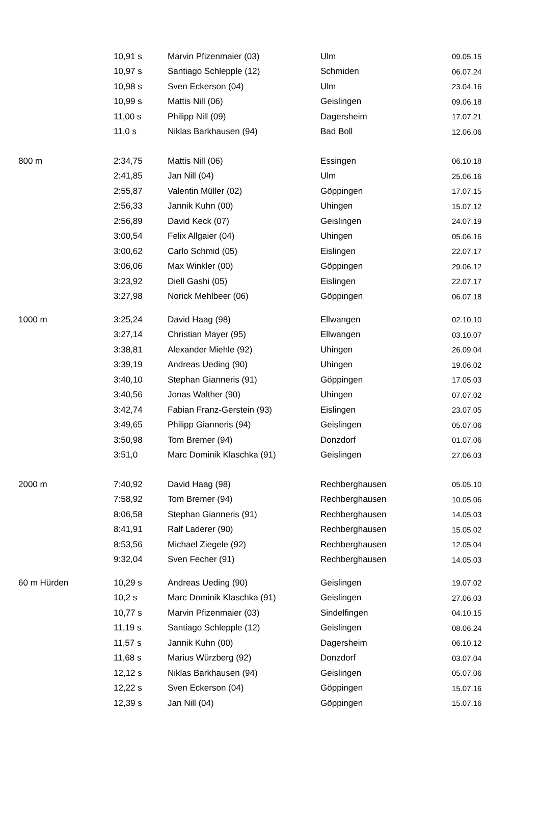| | 10,91 s | Marvin Pfizenmaier (03) | Ulm | 09.05.15 |
| | 10,97 s | Santiago Schlepple (12) | Schmiden | 06.07.24 |
| | 10,98 s | Sven Eckerson (04) | Ulm | 23.04.16 |
| | 10,99 s | Mattis Nill (06) | Geislingen | 09.06.18 |
| | 11,00 s | Philipp Nill (09) | Dagersheim | 17.07.21 |
| | 11,0 s | Niklas Barkhausen (94) | Bad Boll | 12.06.06 |
| 800 m | 2:34,75 | Mattis Nill (06) | Essingen | 06.10.18 |
| | 2:41,85 | Jan Nill (04) | Ulm | 25.06.16 |
| | 2:55,87 | Valentin Müller (02) | Göppingen | 17.07.15 |
| | 2:56,33 | Jannik Kuhn (00) | Uhingen | 15.07.12 |
| | 2:56,89 | David Keck (07) | Geislingen | 24.07.19 |
| | 3:00,54 | Felix Allgaier (04) | Uhingen | 05.06.16 |
| | 3:00,62 | Carlo Schmid (05) | Eislingen | 22.07.17 |
| | 3:06,06 | Max Winkler (00) | Göppingen | 29.06.12 |
| | 3:23,92 | Diell Gashi (05) | Eislingen | 22.07.17 |
| | 3:27,98 | Norick Mehlbeer (06) | Göppingen | 06.07.18 |
| 1000 m | 3:25,24 | David Haag (98) | Ellwangen | 02.10.10 |
| | 3:27,14 | Christian Mayer (95) | Ellwangen | 03.10.07 |
| | 3:38,81 | Alexander Miehle (92) | Uhingen | 26.09.04 |
| | 3:39,19 | Andreas Ueding (90) | Uhingen | 19.06.02 |
| | 3:40,10 | Stephan Gianneris (91) | Göppingen | 17.05.03 |
| | 3:40,56 | Jonas Walther (90) | Uhingen | 07.07.02 |
| | 3:42,74 | Fabian Franz-Gerstein (93) | Eislingen | 23.07.05 |
| | 3:49,65 | Philipp Gianneris (94) | Geislingen | 05.07.06 |
| | 3:50,98 | Tom Bremer (94) | Donzdorf | 01.07.06 |
| | 3:51,0 | Marc Dominik Klaschka (91) | Geislingen | 27.06.03 |
| 2000 m | 7:40,92 | David Haag (98) | Rechberghausen | 05.05.10 |
| | 7:58,92 | Tom Bremer (94) | Rechberghausen | 10.05.06 |
| | 8:06,58 | Stephan Gianneris (91) | Rechberghausen | 14.05.03 |
| | 8:41,91 | Ralf Laderer (90) | Rechberghausen | 15.05.02 |
| | 8:53,56 | Michael Ziegele (92) | Rechberghausen | 12.05.04 |
| | 9:32,04 | Sven Fecher (91) | Rechberghausen | 14.05.03 |
| 60 m Hürden | 10,29 s | Andreas Ueding (90) | Geislingen | 19.07.02 |
| | 10,2 s | Marc Dominik Klaschka (91) | Geislingen | 27.06.03 |
| | 10,77 s | Marvin Pfizenmaier (03) | Sindelfingen | 04.10.15 |
| | 11,19 s | Santiago Schlepple (12) | Geislingen | 08.06.24 |
| | 11,57 s | Jannik Kuhn (00) | Dagersheim | 06.10.12 |
| | 11,68 s | Marius Würzberg (92) | Donzdorf | 03.07.04 |
| | 12,12 s | Niklas Barkhausen (94) | Geislingen | 05.07.06 |
| | 12,22 s | Sven Eckerson (04) | Göppingen | 15.07.16 |
| | 12,39 s | Jan Nill (04) | Göppingen | 15.07.16 |